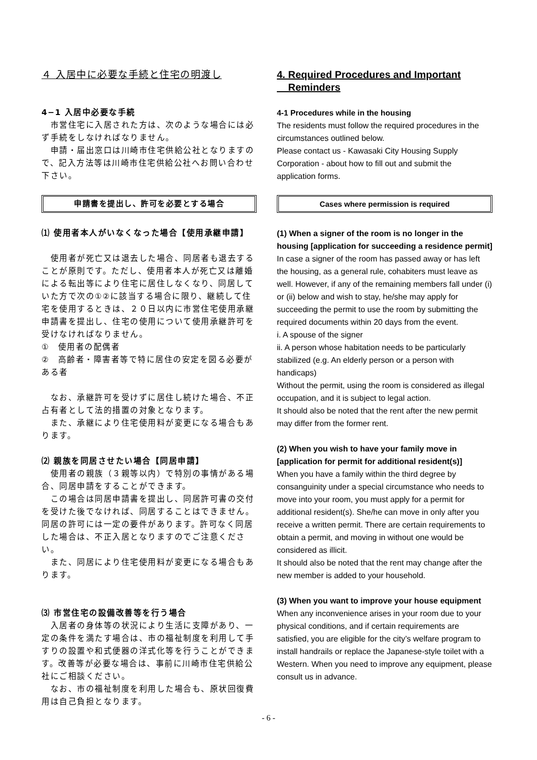４ 入居中に必要な手続と住宅の明渡し
4−1 入居中必要な手続
　市営住宅に入居された方は、次のような場合には必ず手続をしなければなりません。
　申請・届出窓口は川崎市住宅供給公社となりますので、記入方法等は川崎市住宅供給公社へお問い合わせ下さい。
申請書を提出し、許可を必要とする場合
⑴ 使用者本人がいなくなった場合【使用承継申請】
　使用者が死亡又は退去した場合、同居者も退去することが原則です。ただし、使用者本人が死亡又は離婚による転出等により住宅に居住しなくなり、同居していた方で次の①②に該当する場合に限り、継続して住宅を使用するときは、２０日以内に市営住宅使用承継申請書を提出し、住宅の使用について使用承継許可を受けなければなりません。
①　使用者の配偶者
②　高齢者・障害者等で特に居住の安定を図る必要がある者
　なお、承継許可を受けずに居住し続けた場合、不正占有者として法的措置の対象となります。
　また、承継により住宅使用料が変更になる場合もあります。
⑵ 親族を同居させたい場合【同居申請】
　使用者の親族（３親等以内）で特別の事情がある場合、同居申請をすることができます。
　この場合は同居申請書を提出し、同居許可書の交付を受けた後でなければ、同居することはできません。同居の許可には一定の要件があります。許可なく同居した場合は、不正入居となりますのでご注意ください。
　また、同居により住宅使用料が変更になる場合もあります。
⑶ 市営住宅の設備改善等を行う場合
　入居者の身体等の状況により生活に支障があり、一定の条件を満たす場合は、市の福祉制度を利用して手すりの設置や和式便器の洋式化等を行うことができます。改善等が必要な場合は、事前に川崎市住宅供給公社にご相談ください。
　なお、市の福祉制度を利用した場合も、原状回復費用は自己負担となります。
4. Required Procedures and Important
Reminders
4-1 Procedures while in the housing
The residents must follow the required procedures in the circumstances outlined below.
Please contact us - Kawasaki City Housing Supply Corporation - about how to fill out and submit the application forms.
Cases where permission is required
(1) When a signer of the room is no longer in the housing [application for succeeding a residence permit]
In case a signer of the room has passed away or has left the housing, as a general rule, cohabiters must leave as well. However, if any of the remaining members fall under (i) or (ii) below and wish to stay, he/she may apply for succeeding the permit to use the room by submitting the required documents within 20 days from the event.
i. A spouse of the signer
ii. A person whose habitation needs to be particularly stabilized (e.g. An elderly person or a person with handicaps)
Without the permit, using the room is considered as illegal occupation, and it is subject to legal action.
It should also be noted that the rent after the new permit may differ from the former rent.
(2) When you wish to have your family move in [application for permit for additional resident(s)]
When you have a family within the third degree by consanguinity under a special circumstance who needs to move into your room, you must apply for a permit for additional resident(s). She/he can move in only after you receive a written permit. There are certain requirements to obtain a permit, and moving in without one would be considered as illicit.
It should also be noted that the rent may change after the new member is added to your household.
(3) When you want to improve your house equipment
When any inconvenience arises in your room due to your physical conditions, and if certain requirements are satisfied, you are eligible for the city’s welfare program to install handrails or replace the Japanese-style toilet with a Western. When you need to improve any equipment, please consult us in advance.
- 6 -